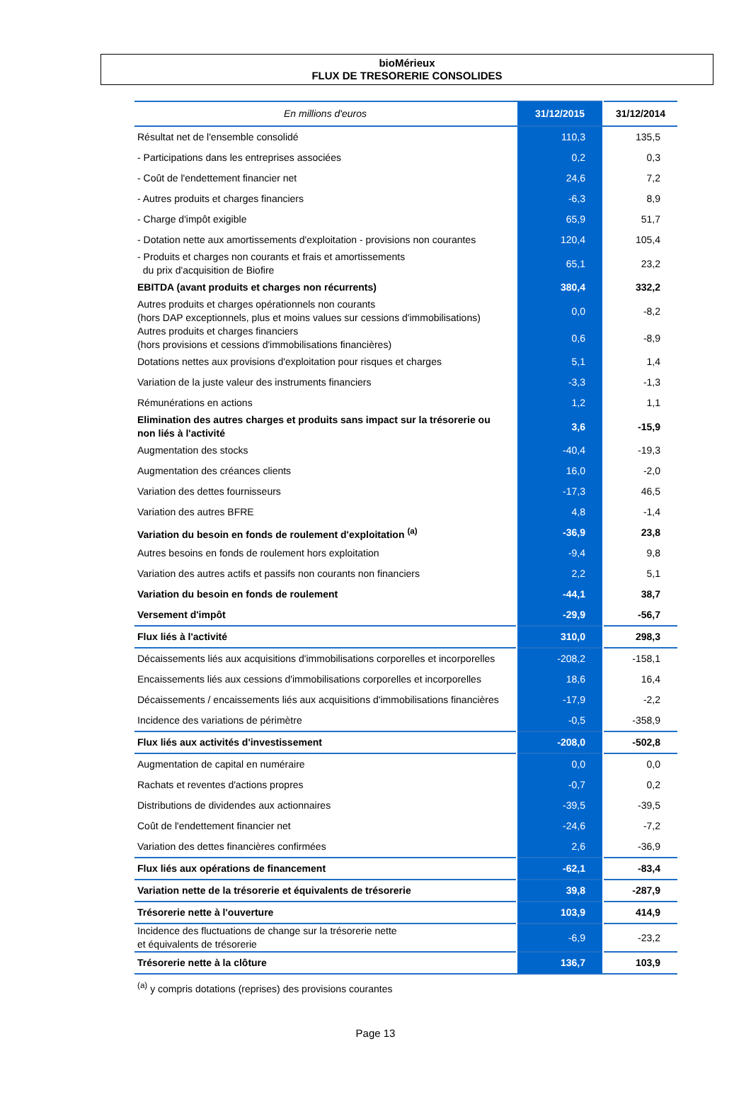bioMérieux
FLUX DE TRESORERIE CONSOLIDES
| En millions d'euros | 31/12/2015 | 31/12/2014 |
| --- | --- | --- |
| Résultat net de l'ensemble consolidé | 110,3 | 135,5 |
| - Participations dans les entreprises associées | 0,2 | 0,3 |
| - Coût de l'endettement financier net | 24,6 | 7,2 |
| - Autres produits et charges financiers | -6,3 | 8,9 |
| - Charge d'impôt exigible | 65,9 | 51,7 |
| - Dotation nette aux amortissements d'exploitation - provisions non courantes | 120,4 | 105,4 |
| - Produits et charges non courants et frais et amortissements du prix d'acquisition de Biofire | 65,1 | 23,2 |
| EBITDA (avant produits et charges non récurrents) | 380,4 | 332,2 |
| Autres produits et charges opérationnels non courants (hors DAP exceptionnels, plus et moins values sur cessions d'immobilisations) | 0,0 | -8,2 |
| Autres produits et charges financiers (hors provisions et cessions d'immobilisations financières) | 0,6 | -8,9 |
| Dotations nettes aux provisions d'exploitation pour risques et charges | 5,1 | 1,4 |
| Variation de la juste valeur des instruments financiers | -3,3 | -1,3 |
| Rémunérations en actions | 1,2 | 1,1 |
| Elimination des autres charges et produits sans impact sur la trésorerie ou non liés à l'activité | 3,6 | -15,9 |
| Augmentation des stocks | -40,4 | -19,3 |
| Augmentation des créances clients | 16,0 | -2,0 |
| Variation des dettes fournisseurs | -17,3 | 46,5 |
| Variation des autres BFRE | 4,8 | -1,4 |
| Variation du besoin en fonds de roulement d'exploitation <sup>(a)</sup> | -36,9 | 23,8 |
| Autres besoins en fonds de roulement hors exploitation | -9,4 | 9,8 |
| Variation des autres actifs et passifs non courants non financiers | 2,2 | 5,1 |
| Variation du besoin en fonds de roulement | -44,1 | 38,7 |
| Versement d'impôt | -29,9 | -56,7 |
| Flux liés à l'activité | 310,0 | 298,3 |
| Décaissements liés aux acquisitions d'immobilisations corporelles et incorporelles | -208,2 | -158,1 |
| Encaissements liés aux cessions d'immobilisations corporelles et incorporelles | 18,6 | 16,4 |
| Décaissements / encaissements liés aux acquisitions d'immobilisations financières | -17,9 | -2,2 |
| Incidence des variations de périmètre | -0,5 | -358,9 |
| Flux liés aux activités d'investissement | -208,0 | -502,8 |
| Augmentation de capital en numéraire | 0,0 | 0,0 |
| Rachats et reventes d'actions propres | -0,7 | 0,2 |
| Distributions de dividendes aux actionnaires | -39,5 | -39,5 |
| Coût de l'endettement financier net | -24,6 | -7,2 |
| Variation des dettes financières confirmées | 2,6 | -36,9 |
| Flux liés aux opérations de financement | -62,1 | -83,4 |
| Variation nette de la trésorerie et équivalents de trésorerie | 39,8 | -287,9 |
| Trésorerie nette à l'ouverture | 103,9 | 414,9 |
| Incidence des fluctuations de change sur la trésorerie nette et équivalents de trésorerie | -6,9 | -23,2 |
| Trésorerie nette à la clôture | 136,7 | 103,9 |
<sup>(a)</sup> y compris dotations (reprises) des provisions courantes
Page 13